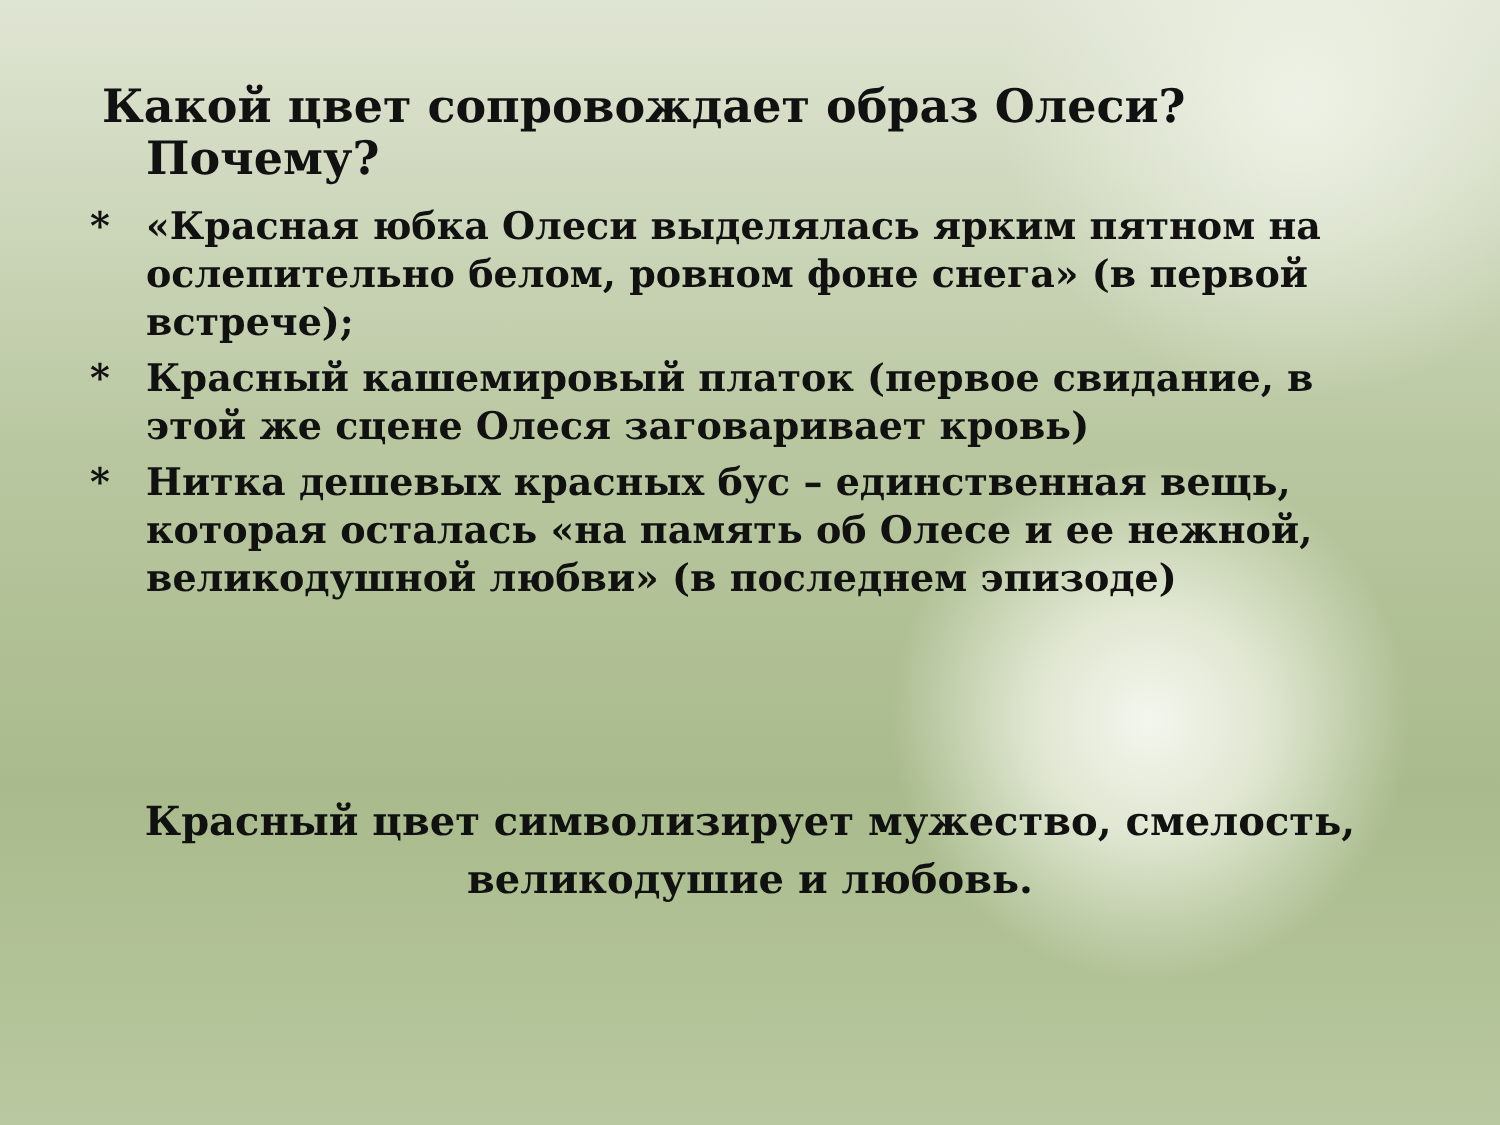Какой цвет сопровождает образ Олеси? Почему?
* «Красная юбка Олеси выделялась ярким пятном на ослепительно белом, ровном фоне снега» (в первой встрече);
* Красный кашемировый платок (первое свидание, в этой же сцене Олеся заговаривает кровь)
* Нитка дешевых красных бус – единственная вещь, которая осталась «на память об Олесе и ее нежной, великодушной любви» (в последнем эпизоде)
Красный цвет символизирует мужество, смелость, великодушие и любовь.